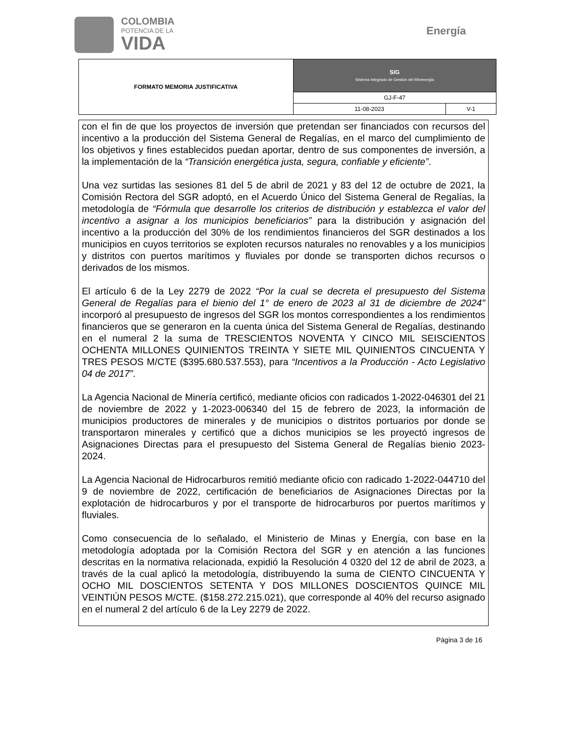COLOMBIA
POTENCIA DE LA
VIDA
Energía
| FORMATO MEMORIA JUSTIFICATIVA | SIG Sistema Integrado de Gestión del Minenergía | |
| | GJ-F-47 | |
| | 11-08-2023 | V-1 |
con el fin de que los proyectos de inversión que pretendan ser financiados con recursos del incentivo a la producción del Sistema General de Regalías, en el marco del cumplimiento de los objetivos y fines establecidos puedan aportar, dentro de sus componentes de inversión, a la implementación de la “Transición energética justa, segura, confiable y eficiente”.
Una vez surtidas las sesiones 81 del 5 de abril de 2021 y 83 del 12 de octubre de 2021, la Comisión Rectora del SGR adoptó, en el Acuerdo Único del Sistema General de Regalías, la metodología de “Fórmula que desarrolle los criterios de distribución y establezca el valor del incentivo a asignar a los municipios beneficiarios” para la distribución y asignación del incentivo a la producción del 30% de los rendimientos financieros del SGR destinados a los municipios en cuyos territorios se exploten recursos naturales no renovables y a los municipios y distritos con puertos marítimos y fluviales por donde se transporten dichos recursos o derivados de los mismos.
El artículo 6 de la Ley 2279 de 2022 “Por la cual se decreta el presupuesto del Sistema General de Regalías para el bienio del 1° de enero de 2023 al 31 de diciembre de 2024" incorporó al presupuesto de ingresos del SGR los montos correspondientes a los rendimientos financieros que se generaron en la cuenta única del Sistema General de Regalías, destinando en el numeral 2 la suma de TRESCIENTOS NOVENTA Y CINCO MIL SEISCIENTOS OCHENTA MILLONES QUINIENTOS TREINTA Y SIETE MIL QUINIENTOS CINCUENTA Y TRES PESOS M/CTE ($395.680.537.553), para “Incentivos a la Producción - Acto Legislativo 04 de 2017”.
La Agencia Nacional de Minería certificó, mediante oficios con radicados 1-2022-046301 del 21 de noviembre de 2022 y 1-2023-006340 del 15 de febrero de 2023, la información de municipios productores de minerales y de municipios o distritos portuarios por donde se transportaron minerales y certificó que a dichos municipios se les proyectó ingresos de Asignaciones Directas para el presupuesto del Sistema General de Regalías bienio 2023-2024.
La Agencia Nacional de Hidrocarburos remitió mediante oficio con radicado 1-2022-044710 del 9 de noviembre de 2022, certificación de beneficiarios de Asignaciones Directas por la explotación de hidrocarburos y por el transporte de hidrocarburos por puertos marítimos y fluviales.
Como consecuencia de lo señalado, el Ministerio de Minas y Energía, con base en la metodología adoptada por la Comisión Rectora del SGR y en atención a las funciones descritas en la normativa relacionada, expidió la Resolución 4 0320 del 12 de abril de 2023, a través de la cual aplicó la metodología, distribuyendo la suma de CIENTO CINCUENTA Y OCHO MIL DOSCIENTOS SETENTA Y DOS MILLONES DOSCIENTOS QUINCE MIL VEINTIÚN PESOS M/CTE. ($158.272.215.021), que corresponde al 40% del recurso asignado en el numeral 2 del artículo 6 de la Ley 2279 de 2022.
Página 3 de 16